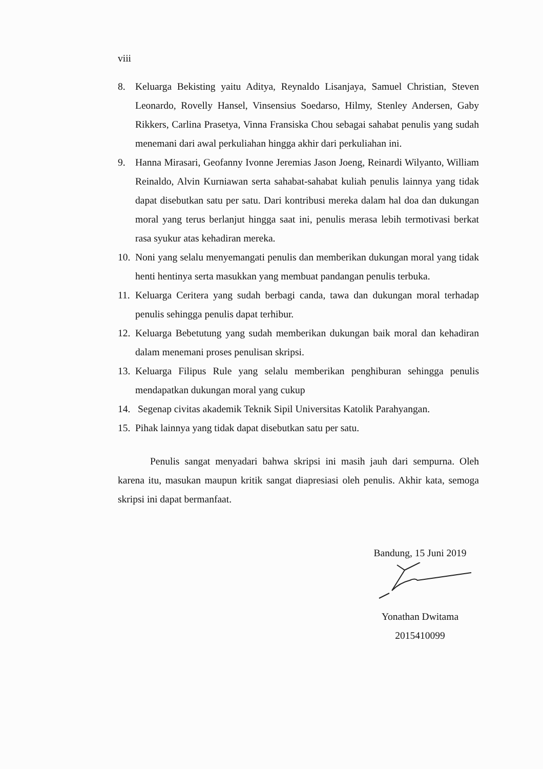viii
8. Keluarga Bekisting yaitu Aditya, Reynaldo Lisanjaya, Samuel Christian, Steven Leonardo, Rovelly Hansel, Vinsensius Soedarso, Hilmy, Stenley Andersen, Gaby Rikkers, Carlina Prasetya, Vinna Fransiska Chou sebagai sahabat penulis yang sudah menemani dari awal perkuliahan hingga akhir dari perkuliahan ini.
9. Hanna Mirasari, Geofanny Ivonne Jeremias Jason Joeng, Reinardi Wilyanto, William Reinaldo, Alvin Kurniawan serta sahabat-sahabat kuliah penulis lainnya yang tidak dapat disebutkan satu per satu. Dari kontribusi mereka dalam hal doa dan dukungan moral yang terus berlanjut hingga saat ini, penulis merasa lebih termotivasi berkat rasa syukur atas kehadiran mereka.
10. Noni yang selalu menyemangati penulis dan memberikan dukungan moral yang tidak henti hentinya serta masukkan yang membuat pandangan penulis terbuka.
11. Keluarga Ceritera yang sudah berbagi canda, tawa dan dukungan moral terhadap penulis sehingga penulis dapat terhibur.
12. Keluarga Bebetutung yang sudah memberikan dukungan baik moral dan kehadiran dalam menemani proses penulisan skripsi.
13. Keluarga Filipus Rule yang selalu memberikan penghiburan sehingga penulis mendapatkan dukungan moral yang cukup
14. Segenap civitas akademik Teknik Sipil Universitas Katolik Parahyangan.
15. Pihak lainnya yang tidak dapat disebutkan satu per satu.
Penulis sangat menyadari bahwa skripsi ini masih jauh dari sempurna. Oleh karena itu, masukan maupun kritik sangat diapresiasi oleh penulis. Akhir kata, semoga skripsi ini dapat bermanfaat.
Bandung, 15 Juni 2019
Yonathan Dwitama
2015410099